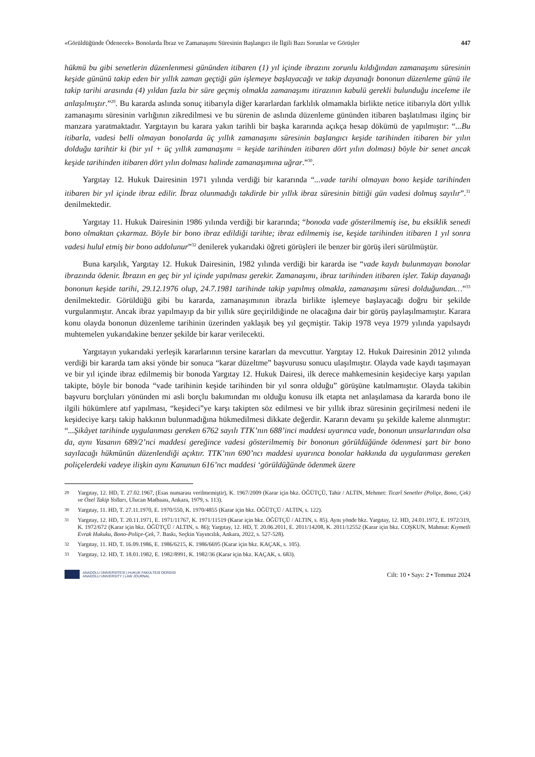«Görüldüğünde Ödenecek» Bonolarda İbraz ve Zamanaşımı Süresinin Başlangıcı ile İlgili Bazı Sorunlar ve Görüşler 447
hükmü bu gibi senetlerin düzenlenmesi gününden itibaren (1) yıl içinde ibrazını zorunlu kıldığından zamanaşımı süresinin keşide gününü takip eden bir yıllık zaman geçtiği gün işlemeye başlayacağı ve takip dayanağı bononun düzenleme günü ile takip tarihi arasında (4) yıldan fazla bir süre geçmiş olmakla zamanaşımı itirazının kabulü gerekli bulunduğu inceleme ile anlaşılmıştır.”<sup>29</sup>. Bu kararda aslında sonuç itibarıyla diğer kararlardan farklılık olmamakla birlikte netice itibarıyla dört yıllık zamanaşımı süresinin varlığının zikredilmesi ve bu sürenin de aslında düzenleme gününden itibaren başlatılması ilginç bir manzara yaratmaktadır. Yargıtayın bu karara yakın tarihli bir başka kararında açıkça hesap dökümü de yapılmıştır: “...Bu itibarla, vadesi belli olmayan bonolarda üç yıllık zamanaşımı süresinin başlangıcı keşide tarihinden itibaren bir yılın dolduğu tarihtir ki (bir yıl + üç yıllık zamanaşımı = keşide tarihinden itibaren dört yılın dolması) böyle bir senet ancak keşide tarihinden itibaren dört yılın dolması halinde zamanaşımına uğrar.”<sup>30</sup>.
Yargıtay 12. Hukuk Dairesinin 1971 yılında verdiği bir kararında “...vade tarihi olmayan bono keşide tarihinden itibaren bir yıl içinde ibraz edilir. İbraz olunmadığı takdirde bir yıllık ibraz süresinin bittiği gün vadesi dolmuş sayılır”.<sup>31</sup> denilmektedir.
Yargıtay 11. Hukuk Dairesinin 1986 yılında verdiği bir kararında; “bonoda vade gösterilmemiş ise, bu eksiklik senedi bono olmaktan çıkarmaz. Böyle bir bono ibraz edildiği tarihte; ibraz edilmemiş ise, keşide tarihinden itibaren 1 yıl sonra vadesi hulul etmiş bir bono addolunur”<sup>32</sup> denilerek yukarıdaki öğreti görüşleri ile benzer bir görüş ileri sürülmüştür.
Buna karşılık, Yargıtay 12. Hukuk Dairesinin, 1982 yılında verdiği bir kararda ise “vade kaydı bulunmayan bonolar ibrazında ödenir. İbrazın en geç bir yıl içinde yapılması gerekir. Zamanaşımı, ibraz tarihinden itibaren işler. Takip dayanağı bononun keşide tarihi, 29.12.1976 olup, 24.7.1981 tarihinde takip yapılmış olmakla, zamanaşımı süresi dolduğundan…”<sup>33</sup> denilmektedir. Görüldüğü gibi bu kararda, zamanaşımının ibrazla birlikte işlemeye başlayacağı doğru bir şekilde vurgulanmıştır. Ancak ibraz yapılmayıp da bir yıllık süre geçirildiğinde ne olacağına dair bir görüş paylaşılmamıştır. Karara konu olayda bononun düzenleme tarihinin üzerinden yaklaşık beş yıl geçmiştir. Takip 1978 veya 1979 yılında yapılsaydı muhtemelen yukarıdakine benzer şekilde bir karar verilecekti.
Yargıtayın yukarıdaki yerleşik kararlarının tersine kararları da mevcuttur. Yargıtay 12. Hukuk Dairesinin 2012 yılında verdiği bir kararda tam aksi yönde bir sonuca “karar düzeltme” başvurusu sonucu ulaşılmıştır. Olayda vade kaydı taşımayan ve bir yıl içinde ibraz edilmemiş bir bonoda Yargıtay 12. Hukuk Dairesi, ilk derece mahkemesinin keşideciye karşı yapılan takipte, böyle bir bonoda “vade tarihinin keşide tarihinden bir yıl sonra olduğu” görüşüne katılmamıştır. Olayda takibin başvuru borçluları yönünden mi asli borçlu bakımından mı olduğu konusu ilk etapta net anlaşılamasa da kararda bono ile ilgili hükümlere atıf yapılması, “keşideci”ye karşı takipten söz edilmesi ve bir yıllık ibraz süresinin geçirilmesi nedeni ile keşideciye karşı takip hakkının bulunmadığına hükmedilmesi dikkate değerdir. Kararın devamı şu şekilde kaleme alınmıştır: “...Şikâyet tarihinde uygulanması gereken 6762 sayılı TTK’nın 688’inci maddesi uyarınca vade, bononun unsurlarından olsa da, aynı Yasanın 689/2’nci maddesi gereğince vadesi gösterilmemiş bir bononun görüldüğünde ödenmesi şart bir bono sayılacağı hükmünün düzenlendiği açıktır. TTK’nın 690’ncı maddesi uyarınca bonolar hakkında da uygulanması gereken poliçelerdeki vadeye ilişkin aynı Kanunun 616’ncı maddesi ‘görüldüğünde ödenmek üzere
29 Yargıtay, 12. HD, T. 27.02.1967, (Esas numarası verilmemiştir), K. 1967/2009 (Karar için bkz. ÖĞÜTÇÜ, Tahir / ALTIN, Mehmet: Ticarî Senetler (Poliçe, Bono, Çek) ve Özel Takip Yolları, Ulucan Matbaası, Ankara, 1979, s. 113).
30 Yargıtay, 11. HD, T. 27.11.1970, E. 1970/550, K. 1970/4855 (Karar için bkz. ÖĞÜTÇÜ / ALTIN, s. 122).
31 Yargıtay, 12. HD, T. 20.11.1971, E. 1971/11767, K. 1971/11519 (Karar için bkz. ÖĞÜTÇÜ / ALTIN, s. 85). Aynı yönde bkz. Yargıtay, 12. HD, 24.01.1972, E. 1972/319, K. 1972/672 (Karar için bkz. ÖĞÜTÇÜ / ALTIN, s. 86); Yargıtay, 12. HD, T. 20.06.2011, E. 2011/14208, K. 2011/12552 (Karar için bkz. COŞKUN, Mahmut: Kıymetli Evrak Hukuku, Bono-Poliçe-Çek, 7. Baskı, Seçkin Yayıncılık, Ankara, 2022, s. 527-528).
32 Yargıtay, 11. HD, T. 16.09.1986, E. 1986/6215, K. 1986/6695 (Karar için bkz. KAÇAK, s. 105).
33 Yargıtay, 12. HD, T. 18.01.1982, E. 1982/8991, K. 1982/36 (Karar için bkz. KAÇAK, s. 683).
ANADOLU ÜNİVERSİTESİ | HUKUK FAKÜLTESİ DERGİSİ
ANADOLU UNIVERSITY | LAW JOURNAL
Cilt: 10 • Sayı: 2 • Temmuz 2024